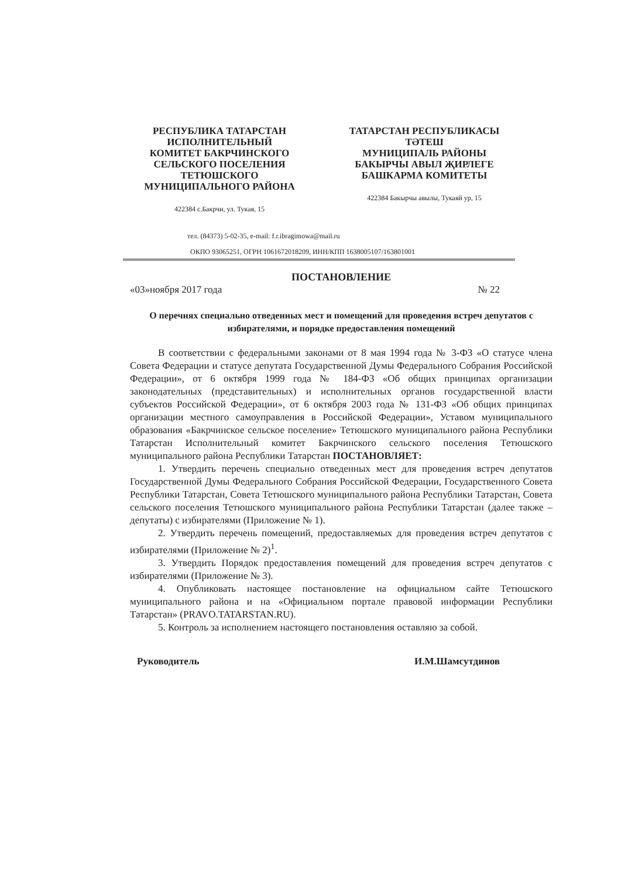РЕСПУБЛИКА ТАТАРСТАН
ИСПОЛНИТЕЛЬНЫЙ
КОМИТЕТ БАКРЧИНСКОГО
СЕЛЬСКОГО ПОСЕЛЕНИЯ
ТЕТЮШСКОГО
МУНИЦИПАЛЬНОГО РАЙОНА
422384 с.Бакрчи, ул. Тукая, 15
ТАТАРСТАН РЕСПУБЛИКАСЫ
ТӘТЕШ
МУНИЦИПАЛЬ РАЙОНЫ
БАКЫРЧЫ АВЫЛ ҖИРЛЕГЕ
БАШКАРМА КОМИТЕТЫ
422384 Бакырчы авылы, Тукаяй ур, 15
тел. (84373) 5-02-35, e-mail: f.r.ibragimowa@mail.ru
ОКПО 93065251, ОГРН 1061672018209, ИНН/КПП 1638005107/163801001
ПОСТАНОВЛЕНИЕ
«03»ноября 2017 года № 22
О перечнях специально отведенных мест и помещений для проведения встреч депутатов с избирателями, и порядке предоставления помещений
В соответствии с федеральными законами от 8 мая 1994 года № 3-ФЗ «О статусе члена Совета Федерации и статусе депутата Государственной Думы Федерального Собрания Российской Федерации», от 6 октября 1999 года № 184-ФЗ «Об общих принципах организации законодательных (представительных) и исполнительных органов государственной власти субъектов Российской Федерации», от 6 октября 2003 года № 131-ФЗ «Об общих принципах организации местного самоуправления в Российской Федерации», Уставом муниципального образования «Бакрчинское сельское поселение» Тетюшского муниципального района Республики Татарстан Исполнительный комитет Бакрчинского сельского поселения Тетюшского муниципального района Республики Татарстан ПОСТАНОВЛЯЕТ:
1. Утвердить перечень специально отведенных мест для проведения встреч депутатов Государственной Думы Федерального Собрания Российской Федерации, Государственного Совета Республики Татарстан, Совета Тетюшского муниципального района Республики Татарстан, Совета сельского поселения Тетюшского муниципального района Республики Татарстан (далее также – депутаты) с избирателями (Приложение № 1).
2. Утвердить перечень помещений, предоставляемых для проведения встреч депутатов с избирателями (Приложение № 2)<sup>1</sup>.
3. Утвердить Порядок предоставления помещений для проведения встреч депутатов с избирателями (Приложение № 3).
4. Опубликовать настоящее постановление на официальном сайте Тетюшского муниципального района и на «Официальном портале правовой информации Республики Татарстан» (PRAVO.TATARSTAN.RU).
5. Контроль за исполнением настоящего постановления оставляю за собой.
Руководитель И.М.Шамсутдинов